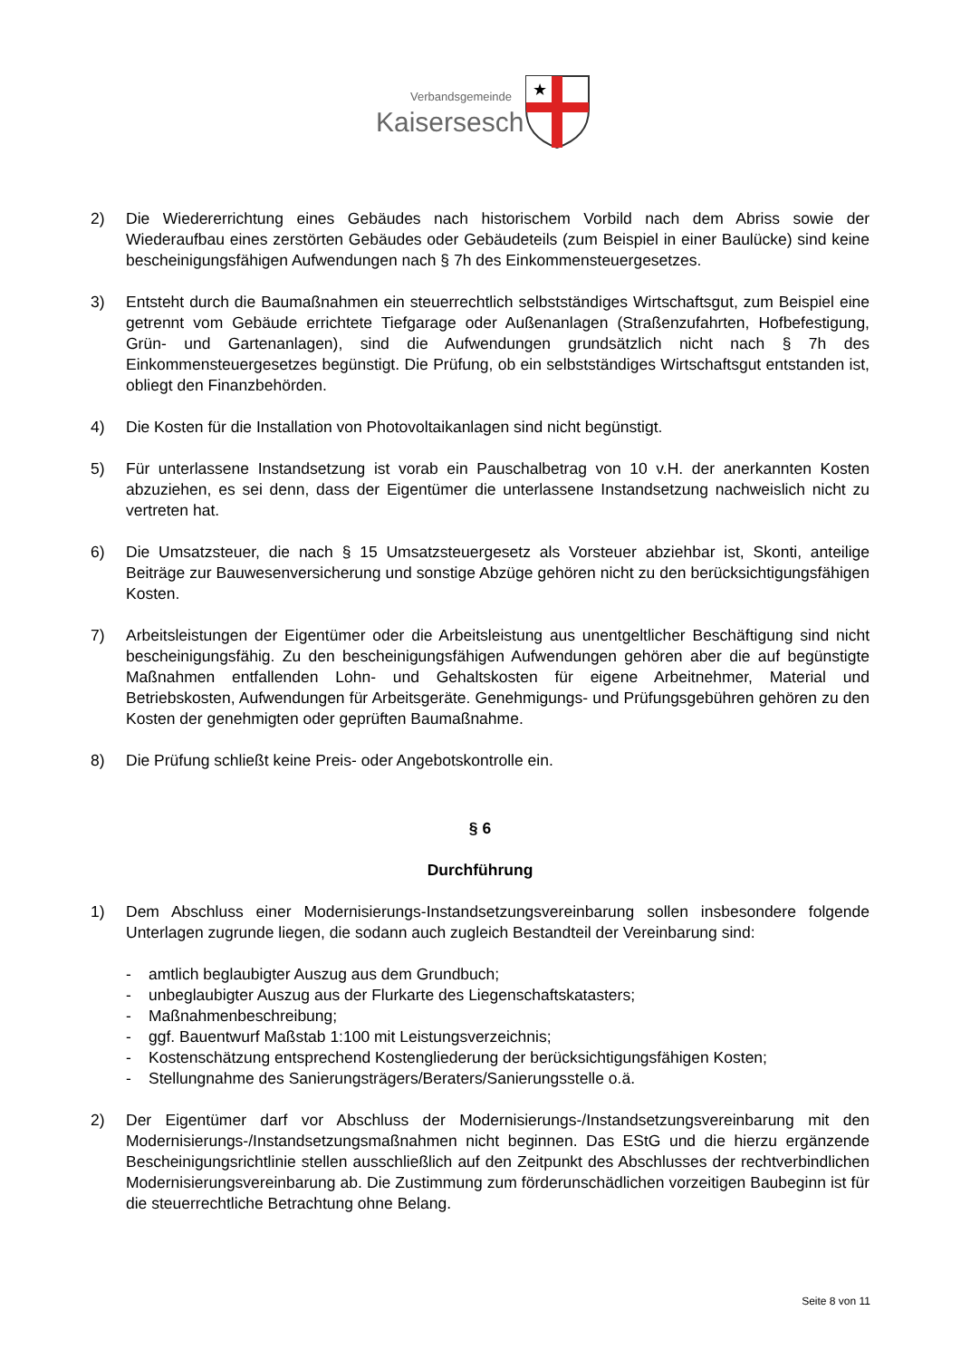Verbandsgemeinde
Kaisersesch
★
2) Die Wiedererrichtung eines Gebäudes nach historischem Vorbild nach dem Abriss sowie der Wiederaufbau eines zerstörten Gebäudes oder Gebäudeteils (zum Beispiel in einer Baulücke) sind keine bescheinigungsfähigen Aufwendungen nach § 7h des Einkommensteuergesetzes.
3) Entsteht durch die Baumaßnahmen ein steuerrechtlich selbstständiges Wirtschaftsgut, zum Beispiel eine getrennt vom Gebäude errichtete Tiefgarage oder Außenanlagen (Straßenzufahrten, Hofbefestigung, Grün- und Gartenanlagen), sind die Aufwendungen grundsätzlich nicht nach § 7h des Einkommensteuergesetzes begünstigt. Die Prüfung, ob ein selbstständiges Wirtschaftsgut entstanden ist, obliegt den Finanzbehörden.
4) Die Kosten für die Installation von Photovoltaikanlagen sind nicht begünstigt.
5) Für unterlassene Instandsetzung ist vorab ein Pauschalbetrag von 10 v.H. der anerkannten Kosten abzuziehen, es sei denn, dass der Eigentümer die unterlassene Instandsetzung nachweislich nicht zu vertreten hat.
6) Die Umsatzsteuer, die nach § 15 Umsatzsteuergesetz als Vorsteuer abziehbar ist, Skonti, anteilige Beiträge zur Bauwesenversicherung und sonstige Abzüge gehören nicht zu den berücksichtigungsfähigen Kosten.
7) Arbeitsleistungen der Eigentümer oder die Arbeitsleistung aus unentgeltlicher Beschäftigung sind nicht bescheinigungsfähig. Zu den bescheinigungsfähigen Aufwendungen gehören aber die auf begünstigte Maßnahmen entfallenden Lohn- und Gehaltskosten für eigene Arbeitnehmer, Material und Betriebskosten, Aufwendungen für Arbeitsgeräte. Genehmigungs- und Prüfungsgebühren gehören zu den Kosten der genehmigten oder geprüften Baumaßnahme.
8) Die Prüfung schließt keine Preis- oder Angebotskontrolle ein.
§ 6
Durchführung
1) Dem Abschluss einer Modernisierungs-Instandsetzungsvereinbarung sollen insbesondere folgende Unterlagen zugrunde liegen, die sodann auch zugleich Bestandteil der Vereinbarung sind:
- amtlich beglaubigter Auszug aus dem Grundbuch;
- unbeglaubigter Auszug aus der Flurkarte des Liegenschaftskatasters;
- Maßnahmenbeschreibung;
- ggf. Bauentwurf Maßstab 1:100 mit Leistungsverzeichnis;
- Kostenschätzung entsprechend Kostengliederung der berücksichtigungsfähigen Kosten;
- Stellungnahme des Sanierungsträgers/Beraters/Sanierungsstelle o.ä.
2) Der Eigentümer darf vor Abschluss der Modernisierungs-/Instandsetzungsvereinbarung mit den Modernisierungs-/Instandsetzungsmaßnahmen nicht beginnen. Das EStG und die hierzu ergänzende Bescheinigungsrichtlinie stellen ausschließlich auf den Zeitpunkt des Abschlusses der rechtverbindlichen Modernisierungsvereinbarung ab. Die Zustimmung zum förderunschädlichen vorzeitigen Baubeginn ist für die steuerrechtliche Betrachtung ohne Belang.
Seite 8 von 11